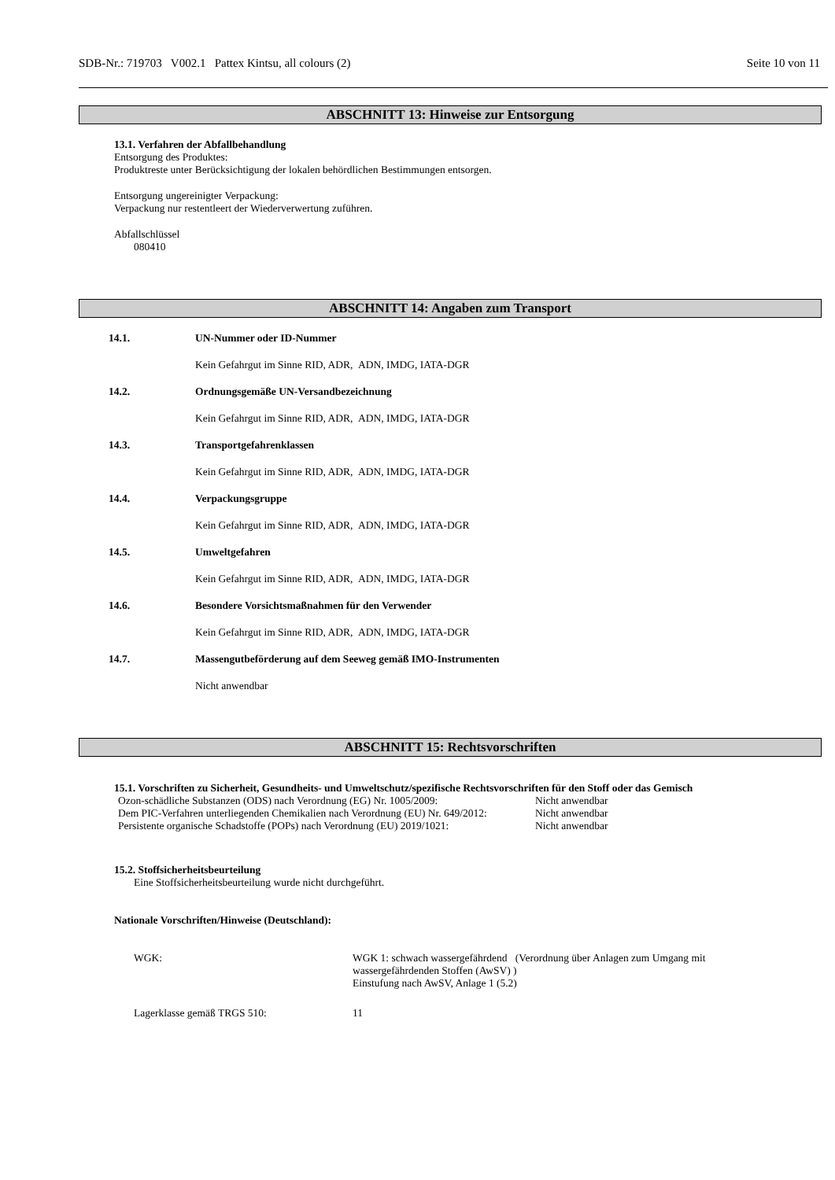SDB-Nr.: 719703 V002.1 Pattex Kintsu, all colours (2) Seite 10 von 11
ABSCHNITT 13: Hinweise zur Entsorgung
13.1. Verfahren der Abfallbehandlung
Entsorgung des Produktes:
Produktreste unter Berücksichtigung der lokalen behördlichen Bestimmungen entsorgen.
Entsorgung ungereinigter Verpackung:
Verpackung nur restentleert der Wiederverwertung zuführen.
Abfallschlüssel
080410
ABSCHNITT 14: Angaben zum Transport
14.1. UN-Nummer oder ID-Nummer
Kein Gefahrgut im Sinne RID, ADR, ADN, IMDG, IATA-DGR
14.2. Ordnungsgemäße UN-Versandbezeichnung
Kein Gefahrgut im Sinne RID, ADR, ADN, IMDG, IATA-DGR
14.3. Transportgefahrenklassen
Kein Gefahrgut im Sinne RID, ADR, ADN, IMDG, IATA-DGR
14.4. Verpackungsgruppe
Kein Gefahrgut im Sinne RID, ADR, ADN, IMDG, IATA-DGR
14.5. Umweltgefahren
Kein Gefahrgut im Sinne RID, ADR, ADN, IMDG, IATA-DGR
14.6. Besondere Vorsichtsmaßnahmen für den Verwender
Kein Gefahrgut im Sinne RID, ADR, ADN, IMDG, IATA-DGR
14.7. Massengutbeförderung auf dem Seeweg gemäß IMO-Instrumenten
Nicht anwendbar
ABSCHNITT 15: Rechtsvorschriften
15.1. Vorschriften zu Sicherheit, Gesundheits- und Umweltschutz/spezifische Rechtsvorschriften für den Stoff oder das Gemisch
Ozon-schädliche Substanzen (ODS) nach Verordnung (EG) Nr. 1005/2009: Nicht anwendbar
Dem PIC-Verfahren unterliegenden Chemikalien nach Verordnung (EU) Nr. 649/2012: Nicht anwendbar
Persistente organische Schadstoffe (POPs) nach Verordnung (EU) 2019/1021: Nicht anwendbar
15.2. Stoffsicherheitsbeurteilung
Eine Stoffsicherheitsbeurteilung wurde nicht durchgeführt.
Nationale Vorschriften/Hinweise (Deutschland):
WGK: WGK 1: schwach wassergefährdend (Verordnung über Anlagen zum Umgang mit wassergefährdenden Stoffen (AwSV) )
Einstufung nach AwSV, Anlage 1 (5.2)
Lagerklasse gemäß TRGS 510: 11